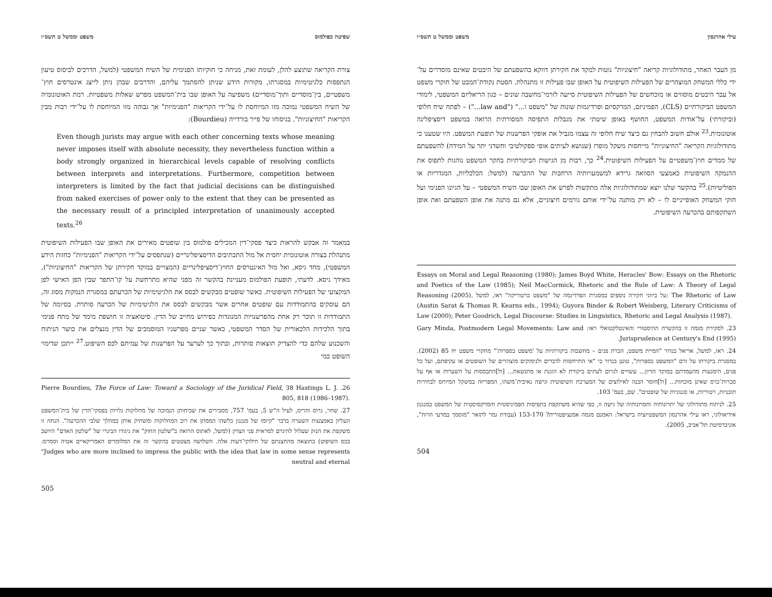עילי אהרנסון משפט וממשל ט תשס״ו
מן העבר האחר, מתודולוגיות קריאה "חיצוניות" נוטות למקד את חקירתן דווקא בהשפעתם של היבטים שאינם מוסדרים על־ידי כללי המשחק המוצהרים של הפעילות השיפוטית על האופן שבו פעילות זו מתנהלת. הסטת נקודת־המבט של חוקרי משפט אל עבר היבטים מוסווים או מוכחשים של הפעילות השיפוטית סייעה לזרמי־מחשבה שונים – כגון הריאליזם המשפטי, לימודי המשפט הביקורתיים (CLS), הפמיניזם, המרקסיזם ופרדיגמות שונות של "משפט ו..." ("law and...") – לפתח שיח חלופי (וביקורתי) על־אודות המשפט, החושף באופן שיטתי את מגבלות התפיסה המסורתית הרואה במשפט דיסציפלינה אוטונומית.<sup>23</sup> אולם חשוב להבחין גם כיצד שיח חלופי זה עצמו מגביל את אופקי הפרשנות של תופעת המשפט. היו שטענו כי מתודולוגיות הקריאה "החיצוניות" מייחסות משקל מופרז (שנושא לעיתים אופי ספקולטיבי וחשדני יתר על המידה) להשפעתם של ממדים חוץ־משפטיים על הפעילות השיפוטית.<sup>24</sup> כך, רבות מן הגישות הביקורתיות בחקר המשפט נוהגות לתפוס את ההנמקה השיפוטית כאמצעי הסוואה גרידא למשמעויותיה הרחבות של ההכרעה (למשל: הכלכליות, המגדריות או הפוליטיות).<sup>25</sup> בהקשר שלנו יוצא שמתודולוגיות אלה מתקשות לפרש את האופן שבו השיח המשפטי – על הגיונו הפנימי ועל חוקי המשחק האופייניים לו – לא רק מותנה על־ידי אותם גורמים חיצוניים, אלא גם מתנה את אופן השפעתם ואת אופן השתקפותם בהכרעה השיפוטית.
Essays on Moral and Legal Reasoning (1980); James Boyd White, Heracles' Bow: Essays on the Rhetoric and Poetics of the Law (1985); Neil MacCormick, Rhetoric and the Rule of Law: A Theory of Legal Reasoning (2005). על כיווני חקירה נוספים במסגרת הפרדיגמה של "משפט כרטוריקה" ראו, למשל: The Rhetoric of Law (Austin Sarat & Thomas R. Kearns eds., 1994); Guyora Binder & Robert Weisberg, Literary Criticisms of Law (2000); Peter Goodrich, Legal Discourse: Studies in Linguistics, Rhetoric and Legal Analysis (1987).
23. לסקירת מגמה זו בהקשרה ההיסטורי והאינטלקטואלי ראו: Gary Minda, Postmodern Legal Movements: Law and Jurisprudence at Century's End (1995).
24. ראו, למשל, אריאל בנדור "המיית משפט, הכרת פנים – מחשבות ביקורתיות על 'משפט כספרות'" מחקרי משפט יח 85 (2002). במסגרת ביקורתו על זרם "המשפט כספרות", טוען בנדור כי "אי התייחסות לדברים ולנימוקים מוצהרים של השופטים או עקיפתם, ועל כל פנים, הימנעות מהעמדתם במוקד הדיון... עשויים לגרום לעתים ביקורת לא הוגנת או מתנשאת... [ול]התבססות על השערות או אף על סברות־כרס שאינן מוכחות... [ול]חוסר הבנה לאילוצים של המערכת השיפוטית וגישה נאיבית־משהו, המפריזה במשקל המיוחס לבחירות תוכניות, רטוריות, או סגנוניות של שופטים". שם, בעמ' 103.
25. לניתוח מתודולוגי של יתרונותיה וחסרונותיה של גישה זו, כפי שהיא משתקפת בתפיסות הפמיניסטית והמרקסיסטית של המשפט כמנגנון אידיאולוגי, ראו עילי אהרנסון המשפטיזציה בישראל: האמנם מגמה אמנציפטורית? 153-170 (עבודת גמר לתואר "מוסמך במדעי הרוח", אוניברסיטת תל־אביב, 2005).
504
שפיטה כפולמוס משפט וממשל ט תשס״ו
צורת הקריאה שתוצע להלן, לעומת זאת, מניחה כי חוקיותו הפנימית של השיח המשפטי (למשל, הדרכים לביסוס טיעון הנתפסות כלגיטימיות במסגרתו, מקורות הידע שניתן להסתמך עליהם, והדרכים שבהן ניתן לייצג אינטרסים חוץ־משפטיים, בין־מוסדיים ותוך־מוסדיים) משפיעה על האופן שבו בית־המשפט מפרש שאלות משפטיות. רמת האוטונומיה של השיח המשפטי נמוכה מזו המיוחסת לו על־ידי הקריאות "הפנימיות" אך גבוהה מזו המיוחסת לו על־ידי רבות מבין הקריאות "החיצוניות". בניסוחו של פייר בורדייה (Bourdieu):
Even though jurists may argue with each other concerning texts whose meaning never imposes itself with absolute necessity, they nevertheless function within a body strongly organized in hierarchical levels capable of resolving conflicts between interprets and interpretations. Furthermore, competition between interpreters is limited by the fact that judicial decisions can be distinguished from naked exercises of power only to the extent that they can be presented as the necessary result of a principled interpretation of unanimously accepted texts.<sup>26</sup>
במאמר זה אבקש להראות כיצד פסקי־דין המכילים פולמוס בין שופטים מאירים את האופן שבו הפעילות השיפוטית מתנהלת בצורה אוטונומית יחסית אל מול התכתיבים הדיסציפלינריים (שנתפסים על־ידי הקריאות "הפנימיות" כחזות הידע המשפטי), מחד גיסא, ואל מול האינטרסים החוץ־דיסציפלינריים (המצויים במוקד חקירתן של הקריאות "החיצוניות"), מאידך גיסא. לדעתי, תופעת הפולמוס מעניינת בהקשר זה מפני שהיא מתרחשת על קו־התפר שבין הפן האישי לפן המקצועי של הפעילות השיפוטית. כאשר שופטים מבקשים לבסס את הלגיטימיות של הכרעתם במסגרת הנמקות מסוג זה, הם עוסקים בהתמודדות עם שופטים אחרים אשר מבקשים לבסס את הלגיטימיות של הכרעה סותרת. בסיומה של התמודדות זו תוכר רק אחת מהפרשנויות המנוגדות כפירוש מחייב של הדין. סיטואציה זו חושפת מימד של מתח פנימי בתוך הלכידות הלכאורית של הסדר המשפטי, כאשר שניים מפרשניו המוסמכים של הדין מנצלים את כושר הניתוח והשכנוע שלהם כדי להצדיק תוצאות סותרות, ובתוך כך לערער על הפרשנות של עמיתם לכס השיפוט.<sup>27</sup> ייתכן שדימוי השופט כמי
26. Pierre Bourdieu, The Force of Law: Toward a Sociology of the Juridical Field, 38 Hastings L. J. 805, 818 (1986–1987).
27. שחר, גרוס והריס, לעיל ה"ש 5, בעמ' 757, מסבירים את שכיחותן הנמוכה של מחלוקות גלויות בפסקי־הדין של בית־המשפט העליון באמצעות השערה בדבר "קיומו של מנגנון כלשהו הממתן את רוב המחלוקות ומשתיק אותן במהלך שלבי ההכרעה". הנחה זו משקפת את הנזק שעלול להיגרם למראית פני הצדק (למשל, לאתוס הרואה ב"שלטון החוק" את ניגודו הבינרי של "שלטון האדם" היושב בכס השיפוט) כתוצאה מהחצנתם של חילוקי־דעות אלה. השלושה מצטטים בהקשר זה את המלומדים האמריקאיים אטיה וסמרס: "Judges who are more inclined to impress the public with the idea that law in some sense represents neutral and eternal
505